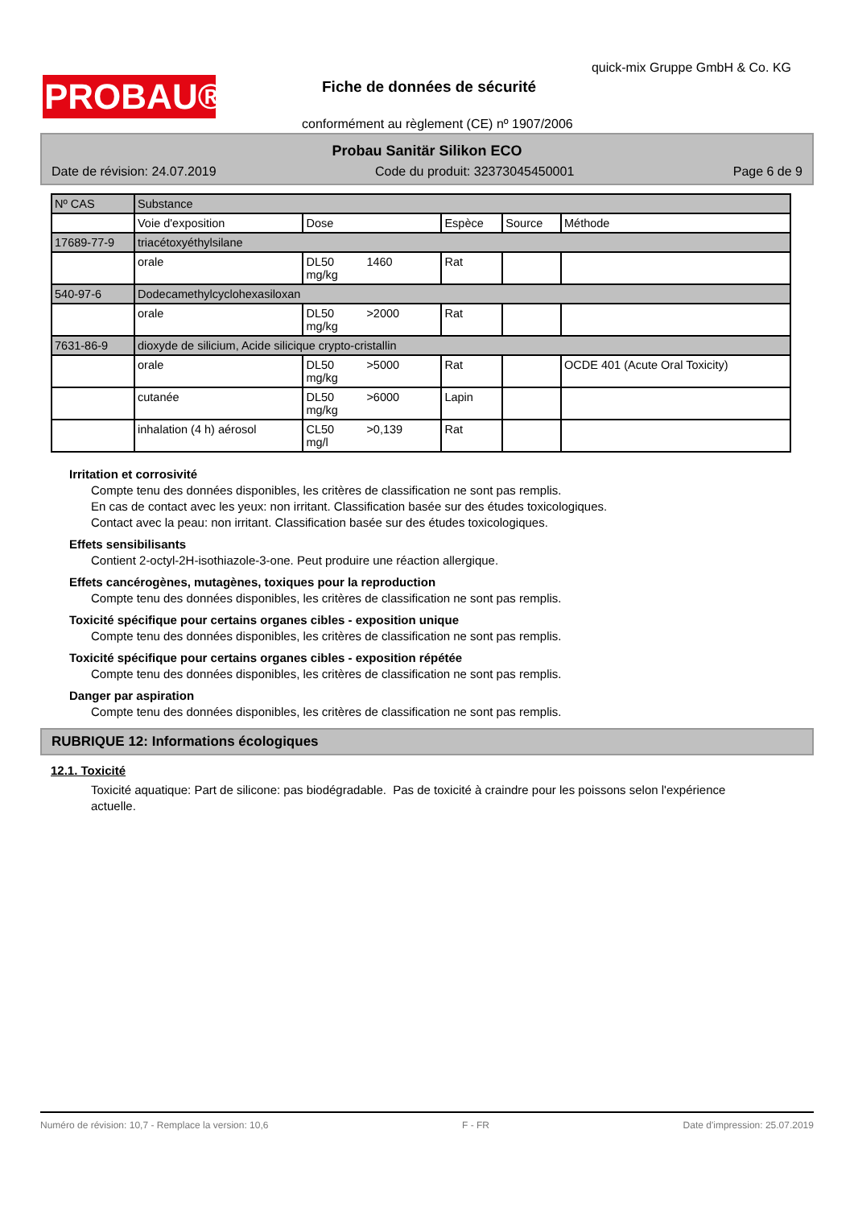PROBAU®
quick-mix Gruppe GmbH & Co. KG
Fiche de données de sécurité
conformément au règlement (CE) nº 1907/2006
Probau Sanitär Silikon ECO
Date de révision: 24.07.2019 Code du produit: 32373045450001 Page 6 de 9
| Nº CAS | Substance | | | | |
| | Voie d'exposition | Dose | Espèce | Source | Méthode |
| 17689-77-9 | triacétoxyéthylsilane | | | | |
| | orale | DL50 1460 mg/kg | Rat | | |
| 540-97-6 | Dodecamethylcyclohexasiloxan | | | | |
| | orale | DL50 >2000 mg/kg | Rat | | |
| 7631-86-9 | dioxyde de silicium, Acide silicique crypto-cristallin | | | | |
| | orale | DL50 >5000 mg/kg | Rat | | OCDE 401 (Acute Oral Toxicity) |
| | cutanée | DL50 >6000 mg/kg | Lapin | | |
| | inhalation (4 h) aérosol | CL50 >0,139 mg/l | Rat | | |
Irritation et corrosivité
Compte tenu des données disponibles, les critères de classification ne sont pas remplis.
En cas de contact avec les yeux: non irritant. Classification basée sur des études toxicologiques.
Contact avec la peau: non irritant. Classification basée sur des études toxicologiques.
Effets sensibilisants
Contient 2-octyl-2H-isothiazole-3-one. Peut produire une réaction allergique.
Effets cancérogènes, mutagènes, toxiques pour la reproduction
Compte tenu des données disponibles, les critères de classification ne sont pas remplis.
Toxicité spécifique pour certains organes cibles - exposition unique
Compte tenu des données disponibles, les critères de classification ne sont pas remplis.
Toxicité spécifique pour certains organes cibles - exposition répétée
Compte tenu des données disponibles, les critères de classification ne sont pas remplis.
Danger par aspiration
Compte tenu des données disponibles, les critères de classification ne sont pas remplis.
RUBRIQUE 12: Informations écologiques
12.1. Toxicité
Toxicité aquatique: Part de silicone: pas biodégradable. Pas de toxicité à craindre pour les poissons selon l'expérience actuelle.
Numéro de révision: 10,7 - Remplace la version: 10,6 F - FR Date d'impression: 25.07.2019